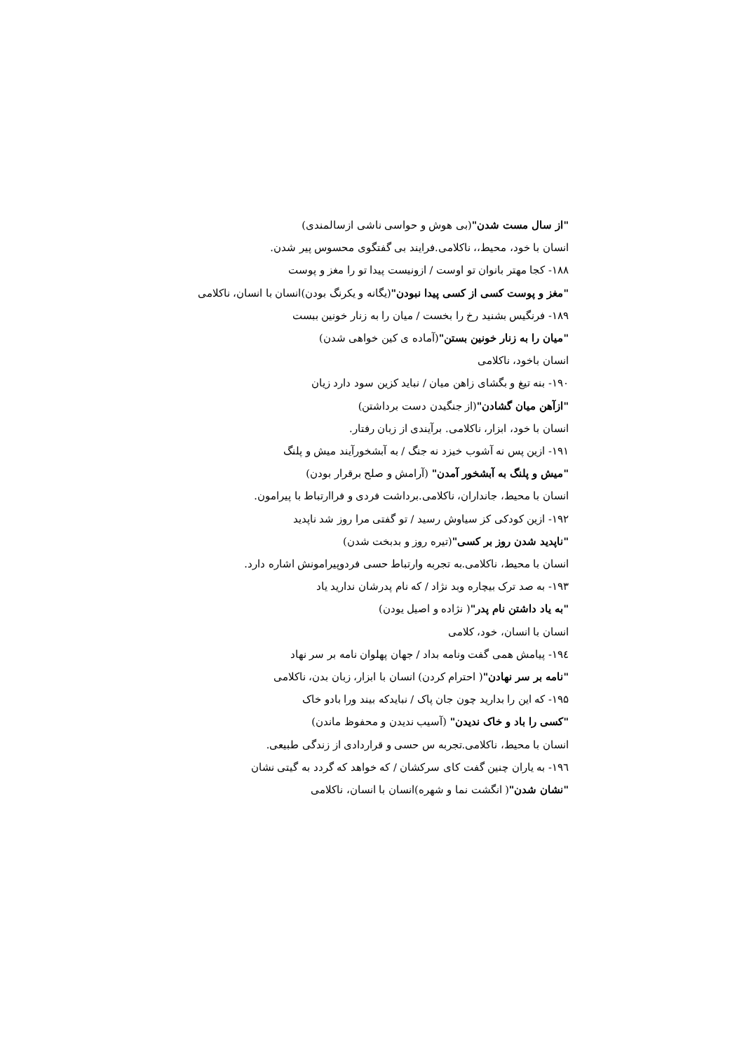"از سال مست شدن"(بی هوش و حواسی ناشی ازسالمندی)
انسان با خود، محیط،، ناکلامی.فرایند بی گفتگوی محسوس پیر شدن.
۱۸۸- کجا مهتر بانوان تو اوست / ازونیست پیدا تو را مغز و پوست
"مغز و پوست کسی از کسی پیدا نبودن"(یگانه و یکرنگ بودن)انسان با انسان، ناکلامی
۱۸۹- فرنگیس بشنید رخ را بخست / میان را به زنار خونین ببست
"میان را به زنار خونین بستن"(آماده ی کین خواهی شدن)
انسان باخود، ناکلامی
۱۹۰- بنه تیغ و بگشای زاهن میان / نباید کزین سود دارد زیان
"ازآهن میان گشادن"(از جنگیدن دست برداشتن)
انسان با خود، ابزار، ناکلامی. برآیندی از زبان رفتار.
۱۹۱- ازین پس نه آشوب خیزد نه جنگ / به آبشخورآیند میش و پلنگ
"میش و پلنگ به آبشخور آمدن" (آرامش و صلح برقرار بودن)
انسان با محیط، جانداران، ناکلامی.برداشت فردی و فراارتباط با پیرامون.
۱۹۲- ازین کودکی کز سیاوش رسید / تو گفتی مرا روز شد ناپدید
"ناپدید شدن روز بر کسی"(تیره روز و بدبخت شدن)
انسان با محیط، ناکلامی.به تجربه وارتباط حسی فردوپیرامونش اشاره دارد.
۱۹۳- به صد ترک بیچاره وبد نژاد / که نام پدرشان ندارید یاد
"به یاد داشتن نام پدر"( نژاده و اصیل یودن)
انسان با انسان، خود، کلامی
۱۹٤- پیامش همی گفت ونامه بداد / جهان پهلوان نامه بر سر نهاد
"نامه بر سر نهادن"( احترام کردن) انسان با ابزار، زبان بدن، ناکلامی
۱۹۵- که این را بدارید چون جان پاک / نبایدکه بیند ورا بادو خاک
"کسی را باد و خاک ندیدن" (آسیب ندیدن و محفوظ ماندن)
انسان با محیط، ناکلامی.تجربه س حسی و قراردادی از زندگی طبیعی.
۱۹٦- به یاران چنین گفت کای سرکشان / که خواهد که گردد به گیتی نشان
"نشان شدن"( انگشت نما و شهره)انسان با انسان، ناکلامی